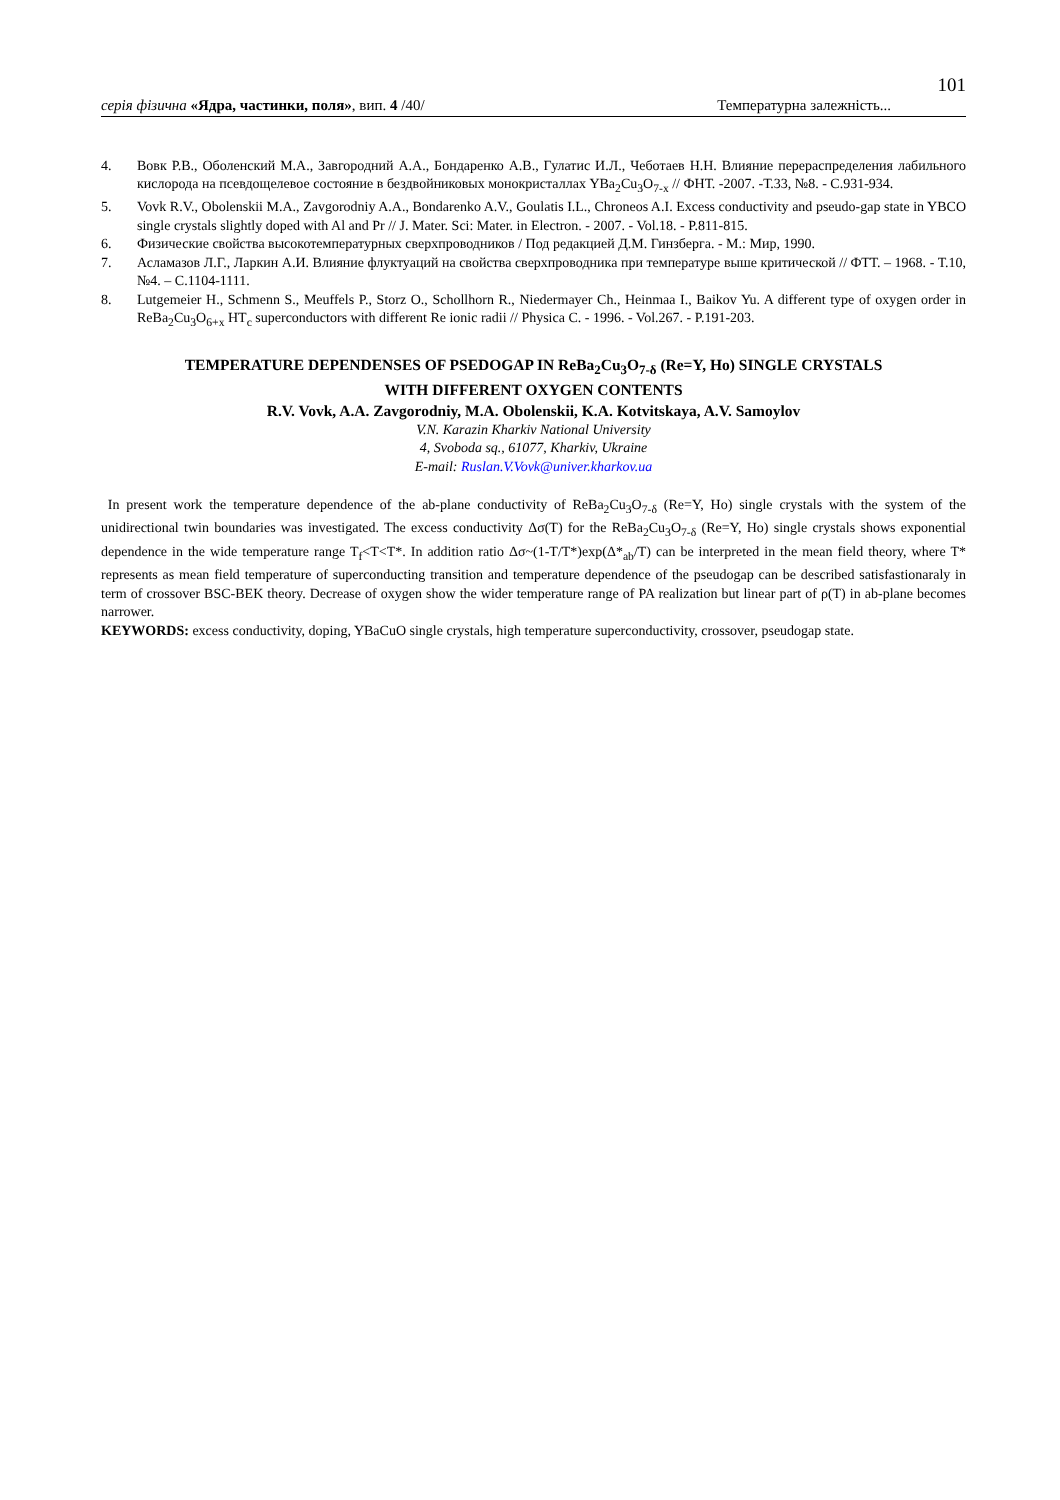101
серія фізична «Ядра, частинки, поля», вип. 4 /40/ Температурна залежність...
4. Вовк Р.В., Оболенский М.А., Завгородний А.А., Бондаренко А.В., Гулатис И.Л., Чеботаев Н.Н. Влияние перераспределения лабильного кислорода на псевдощелевое состояние в бездвойниковых монокристаллах YBa<sub>2</sub>Cu<sub>3</sub>O<sub>7-x</sub> // ФНТ. -2007. -Т.33, №8. - С.931-934.
5. Vovk R.V., Obolenskii M.A., Zavgorodniy A.A., Bondarenko A.V., Goulatis I.L., Chroneos A.I. Excess conductivity and pseudo-gap state in YBCO single crystals slightly doped with Al and Pr // J. Mater. Sci: Mater. in Electron. - 2007. - Vol.18. - P.811-815.
6. Физические свойства высокотемпературных сверхпроводников / Под редакцией Д.М. Гинзберга. - М.: Мир, 1990.
7. Асламазов Л.Г., Ларкин А.И. Влияние флуктуаций на свойства сверхпроводника при температуре выше критической // ФТТ. – 1968. - Т.10, №4. – С.1104-1111.
8. Lutgemeier H., Schmenn S., Meuffels P., Storz O., Schollhorn R., Niedermayer Ch., Heinmaa I., Baikov Yu. A different type of oxygen order in ReBa<sub>2</sub>Cu<sub>3</sub>O<sub>6+x</sub> HT<sub>c</sub> superconductors with different Re ionic radii // Physica C. - 1996. - Vol.267. - P.191-203.
TEMPERATURE DEPENDENSES OF PSEDOGAP IN ReBa<sub>2</sub>Cu<sub>3</sub>O<sub>7-δ</sub> (Re=Y, Ho) SINGLE CRYSTALS
WITH DIFFERENT OXYGEN CONTENTS
R.V. Vovk, A.A. Zavgorodniy, M.A. Obolenskii, K.A. Kotvitskaya, A.V. Samoylov
V.N. Karazin Kharkiv National University
4, Svoboda sq., 61077, Kharkiv, Ukraine
E-mail: Ruslan.V.Vovk@univer.kharkov.ua
In present work the temperature dependence of the ab-plane conductivity of ReBa<sub>2</sub>Cu<sub>3</sub>O<sub>7-δ</sub> (Re=Y, Ho) single crystals with the system of the unidirectional twin boundaries was investigated. The excess conductivity Δσ(T) for the ReBa<sub>2</sub>Cu<sub>3</sub>O<sub>7-δ</sub> (Re=Y, Ho) single crystals shows exponential dependence in the wide temperature range T<sub>f</sub><T<T*. In addition ratio Δσ~(1-T/T*)exp(Δ*<sub>ab</sub>/T) can be interpreted in the mean field theory, where T* represents as mean field temperature of superconducting transition and temperature dependence of the pseudogap can be described satisfastionaraly in term of crossover BSC-BEK theory. Decrease of oxygen show the wider temperature range of PA realization but linear part of ρ(T) in ab-plane becomes narrower.
KEYWORDS: excess conductivity, doping, YBaCuO single crystals, high temperature superconductivity, crossover, pseudogap state.